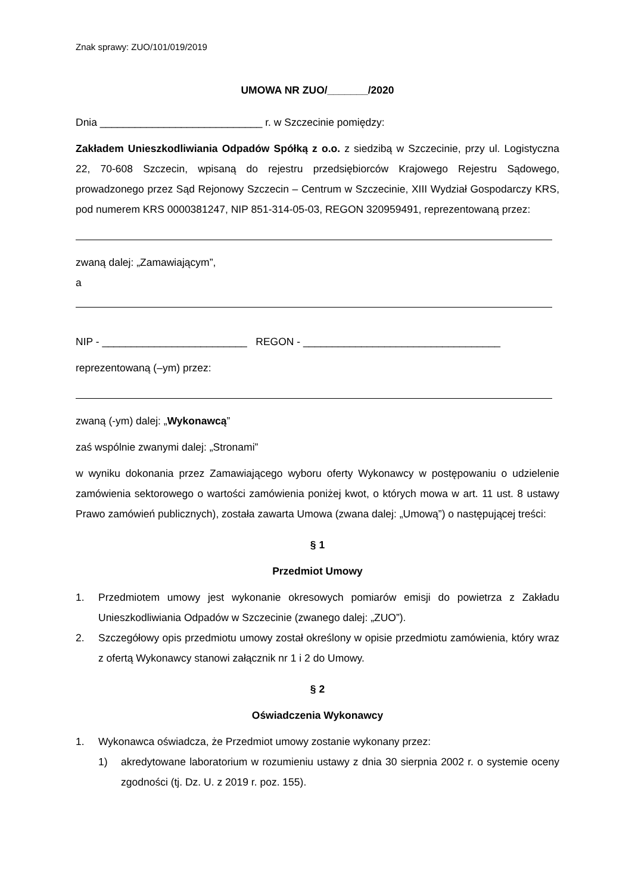Znak sprawy: ZUO/101/019/2019
UMOWA NR ZUO/_______/2020
Dnia ____________________________ r. w Szczecinie pomiędzy:
Zakładem Unieszkodliwiania Odpadów Spółką z o.o. z siedzibą w Szczecinie, przy ul. Logistyczna 22, 70-608 Szczecin, wpisaną do rejestru przedsiębiorców Krajowego Rejestru Sądowego, prowadzonego przez Sąd Rejonowy Szczecin – Centrum w Szczecinie, XIII Wydział Gospodarczy KRS, pod numerem KRS 0000381247, NIP 851-314-05-03, REGON 320959491, reprezentowaną przez:
zwaną dalej: „Zamawiającym”,
a
NIP - _________________________ REGON - __________________________________
reprezentowaną (–ym) przez:
zwaną (-ym) dalej: „Wykonawcą”
zaś wspólnie zwanymi dalej: „Stronami”
w wyniku dokonania przez Zamawiającego wyboru oferty Wykonawcy w postępowaniu o udzielenie zamówienia sektorowego o wartości zamówienia poniżej kwot, o których mowa w art. 11 ust. 8 ustawy Prawo zamówień publicznych), została zawarta Umowa (zwana dalej: „Umową”) o następującej treści:
§ 1
Przedmiot Umowy
1. Przedmiotem umowy jest wykonanie okresowych pomiarów emisji do powietrza z Zakładu Unieszkodliwiania Odpadów w Szczecinie (zwanego dalej: „ZUO”).
2. Szczegółowy opis przedmiotu umowy został określony w opisie przedmiotu zamówienia, który wraz z ofertą Wykonawcy stanowi załącznik nr 1 i 2 do Umowy.
§ 2
Oświadczenia Wykonawcy
1. Wykonawca oświadcza, że Przedmiot umowy zostanie wykonany przez:
1) akredytowane laboratorium w rozumieniu ustawy z dnia 30 sierpnia 2002 r. o systemie oceny zgodności (tj. Dz. U. z 2019 r. poz. 155).